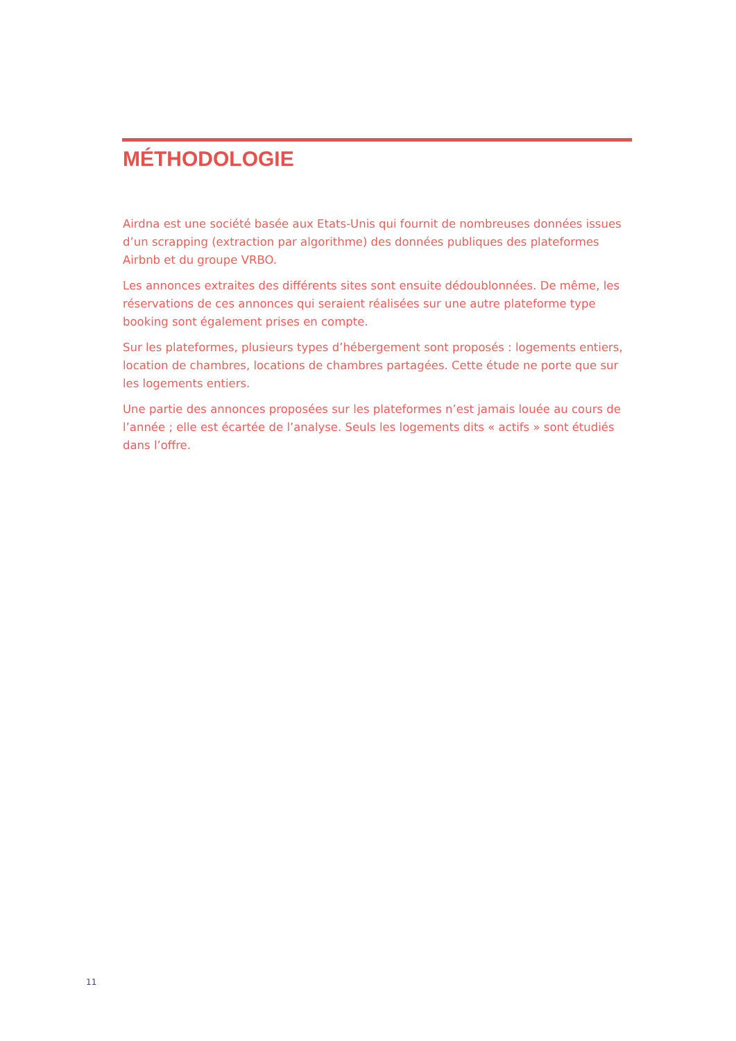MÉTHODOLOGIE
Airdna est une société basée aux Etats-Unis qui fournit de nombreuses données issues d’un scrapping (extraction par algorithme) des données publiques des plateformes Airbnb et du groupe VRBO.
Les annonces extraites des différents sites sont ensuite dédoublonnées. De même, les réservations de ces annonces qui seraient réalisées sur une autre plateforme type booking sont également prises en compte.
Sur les plateformes, plusieurs types d’hébergement sont proposés : logements entiers, location de chambres, locations de chambres partagées. Cette étude ne porte que sur les logements entiers.
Une partie des annonces proposées sur les plateformes n’est jamais louée au cours de l’année ; elle est écartée de l’analyse. Seuls les logements dits « actifs » sont étudiés dans l’offre.
11